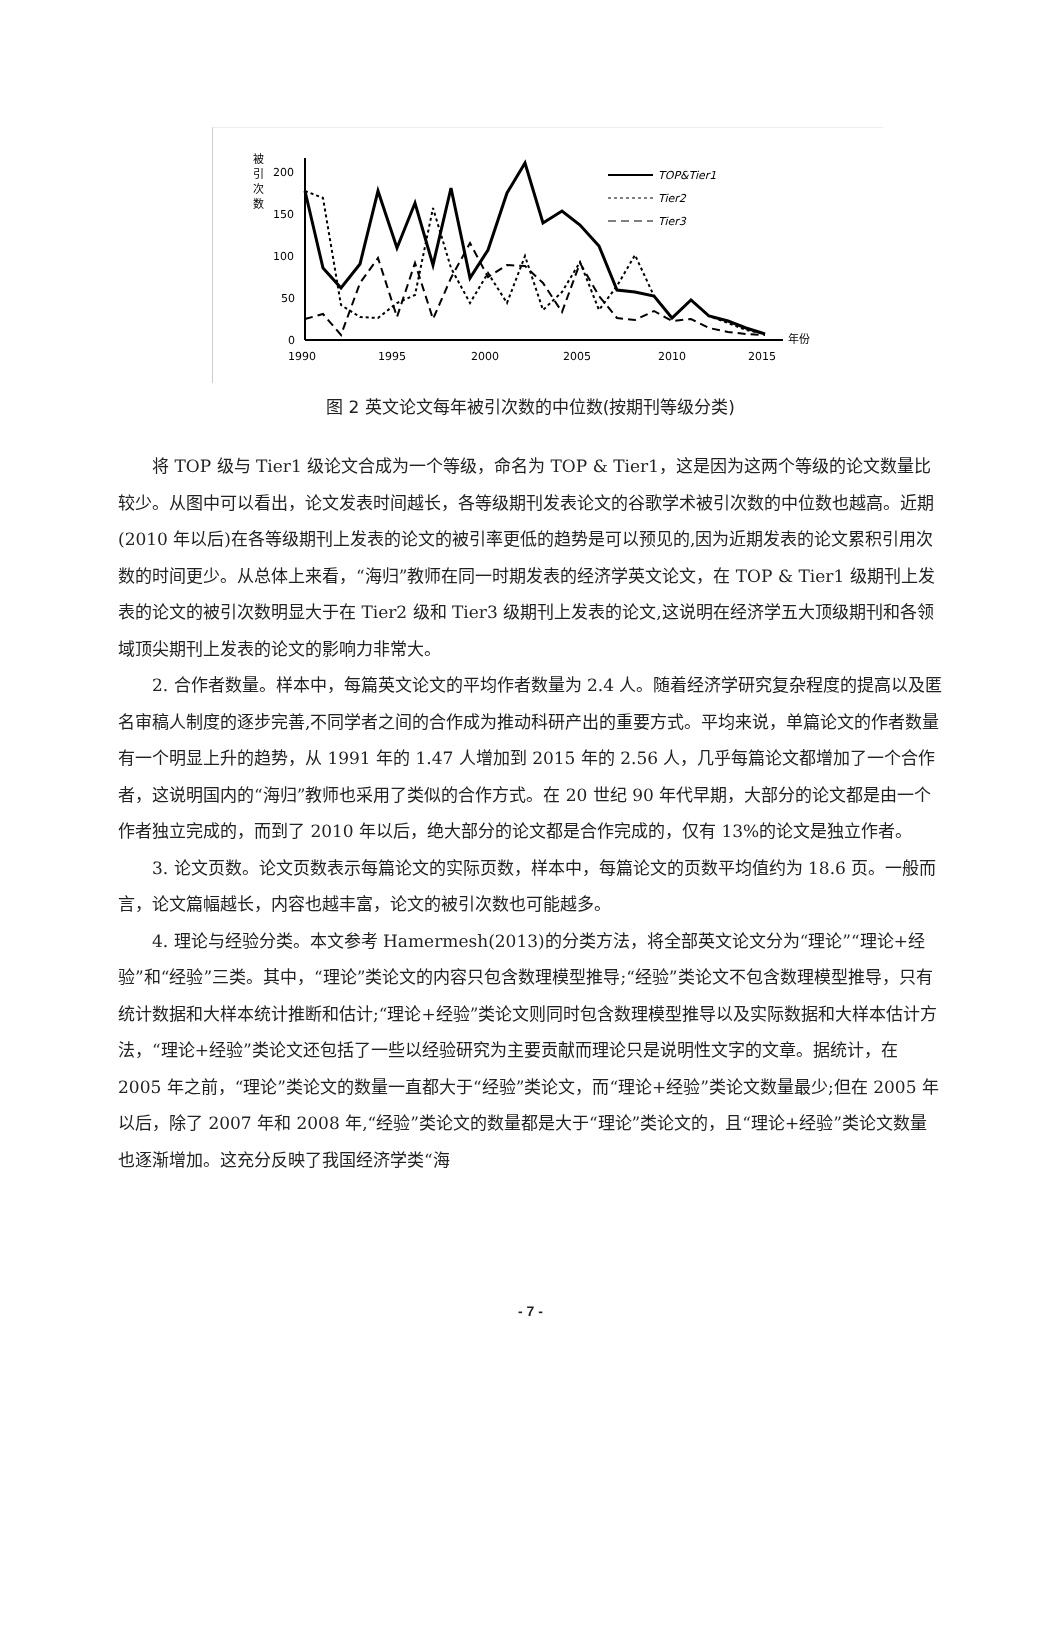被
引
次
数
200
150
100
50
0
1990
1995
2000
2005
2010
2015
年份
TOP&Tier1
Tier2
Tier3
图 2 英文论文每年被引次数的中位数(按期刊等级分类)
将 TOP 级与 Tier1 级论文合成为一个等级，命名为 TOP & Tier1，这是因为这两个等级的论文数量比较少。从图中可以看出，论文发表时间越长，各等级期刊发表论文的谷歌学术被引次数的中位数也越高。近期(2010 年以后)在各等级期刊上发表的论文的被引率更低的趋势是可以预见的,因为近期发表的论文累积引用次数的时间更少。从总体上来看，“海归”教师在同一时期发表的经济学英文论文，在 TOP & Tier1 级期刊上发表的论文的被引次数明显大于在 Tier2 级和 Tier3 级期刊上发表的论文,这说明在经济学五大顶级期刊和各领域顶尖期刊上发表的论文的影响力非常大。
2. 合作者数量。样本中，每篇英文论文的平均作者数量为 2.4 人。随着经济学研究复杂程度的提高以及匿名审稿人制度的逐步完善,不同学者之间的合作成为推动科研产出的重要方式。平均来说，单篇论文的作者数量有一个明显上升的趋势，从 1991 年的 1.47 人增加到 2015 年的 2.56 人，几乎每篇论文都增加了一个合作者，这说明国内的“海归”教师也采用了类似的合作方式。在 20 世纪 90 年代早期，大部分的论文都是由一个作者独立完成的，而到了 2010 年以后，绝大部分的论文都是合作完成的，仅有 13%的论文是独立作者。
3. 论文页数。论文页数表示每篇论文的实际页数，样本中，每篇论文的页数平均值约为 18.6 页。一般而言，论文篇幅越长，内容也越丰富，论文的被引次数也可能越多。
4. 理论与经验分类。本文参考 Hamermesh(2013)的分类方法，将全部英文论文分为“理论”“理论+经验”和“经验”三类。其中，“理论”类论文的内容只包含数理模型推导;“经验”类论文不包含数理模型推导，只有统计数据和大样本统计推断和估计;“理论+经验”类论文则同时包含数理模型推导以及实际数据和大样本估计方法，“理论+经验”类论文还包括了一些以经验研究为主要贡献而理论只是说明性文字的文章。据统计，在 2005 年之前，“理论”类论文的数量一直都大于“经验”类论文，而“理论+经验”类论文数量最少;但在 2005 年以后，除了 2007 年和 2008 年,“经验”类论文的数量都是大于“理论”类论文的，且“理论+经验”类论文数量也逐渐增加。这充分反映了我国经济学类“海
- 7 -